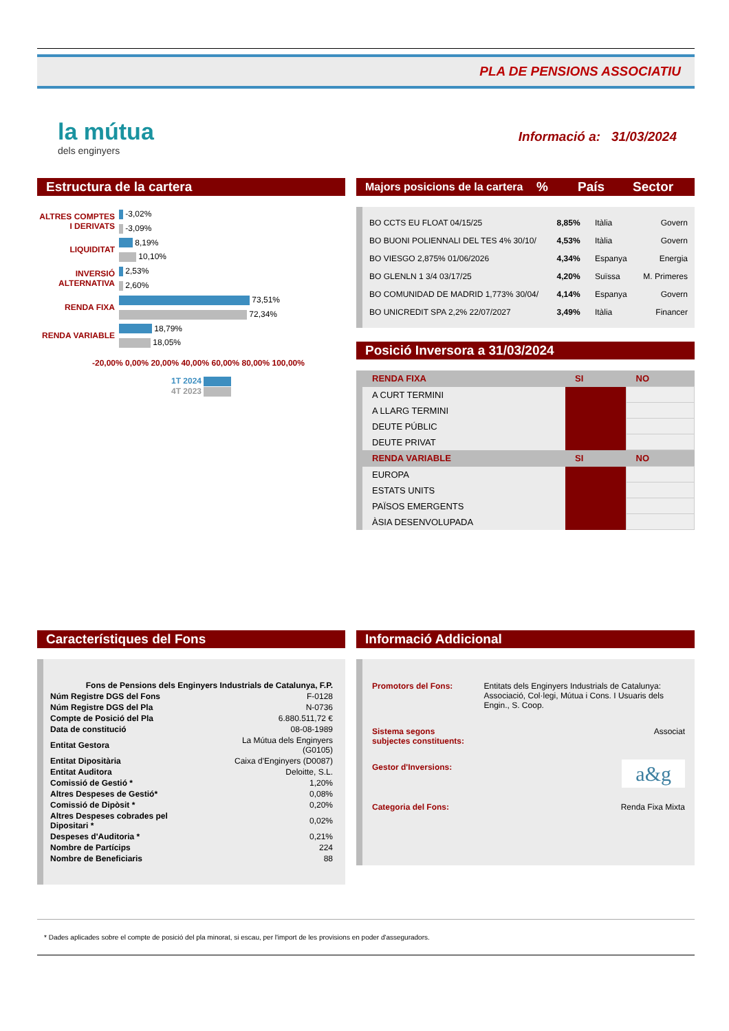PLA DE PENSIONS ASSOCIATIU
la mútua
dels enginyers
Informació a: 31/03/2024
Estructura de la cartera
| ALTRES COMPTES I DERIVATS | -3,02% |
| | -3,09% |
| LIQUIDITAT | 8,19% |
| | 10,10% |
| INVERSIÓ ALTERNATIVA | 2,53% |
| | 2,60% |
| RENDA FIXA | 73,51% |
| | 72,34% |
| RENDA VARIABLE | 18,79% |
| | 18,05% |
-20,00% 0,00% 20,00% 40,00% 60,00% 80,00% 100,00%
1T 2024
4T 2023
Majors posicions de la cartera% País Sector
| BO CCTS EU FLOAT 04/15/25 | 8,85% | Itàlia | Govern |
| BO BUONI POLIENNALI DEL TES 4% 30/10/ | 4,53% | Itàlia | Govern |
| BO VIESGO 2,875% 01/06/2026 | 4,34% | Espanya | Energia |
| BO GLENLN 1 3/4 03/17/25 | 4,20% | Suïssa | M. Primeres |
| BO COMUNIDAD DE MADRID 1,773% 30/04/ | 4,14% | Espanya | Govern |
| BO UNICREDIT SPA 2,2% 22/07/2027 | 3,49% | Itàlia | Financer |
Posició Inversora a 31/03/2024
| RENDA FIXA | SI | NO |
| A CURT TERMINI | | |
| A LLARG TERMINI | | |
| DEUTE PÚBLIC | | |
| DEUTE PRIVAT | | |
| RENDA VARIABLE | SI | NO |
| EUROPA | | |
| ESTATS UNITS | | |
| PAÏSOS EMERGENTS | | |
| ÀSIA DESENVOLUPADA | | |
Característiques del Fons
| Fons de Pensions dels Enginyers Industrials de Catalunya, F.P. | |
| Núm Registre DGS del Fons | F-0128 |
| Núm Registre DGS del Pla | N-0736 |
| Compte de Posició del Pla | 6.880.511,72 € |
| Data de constitució | 08-08-1989 |
| Entitat Gestora | La Mútua dels Enginyers (G0105) |
| Entitat Dipositària | Caixa d'Enginyers (D0087) |
| Entitat Auditora | Deloitte, S.L. |
| Comissió de Gestió * | 1,20% |
| Altres Despeses de Gestió* | 0,08% |
| Comissió de Dipòsit * | 0,20% |
| Altres Despeses cobrades pel Dipositari * | 0,02% |
| Despeses d'Auditoria * | 0,21% |
| Nombre de Partícips | 224 |
| Nombre de Beneficiaris | 88 |
Informació Addicional
| Promotors del Fons: | Entitats dels Enginyers Industrials de Catalunya: Associació, Col·legi, Mútua i Cons. I Usuaris dels Engin., S. Coop. |
| Sistema segons subjectes constituents: | Associat |
| Gestor d'Inversions: | a&g |
| Categoria del Fons: | Renda Fixa Mixta |
* Dades aplicades sobre el compte de posició del pla minorat, si escau, per l'import de les provisions en poder d'asseguradors.